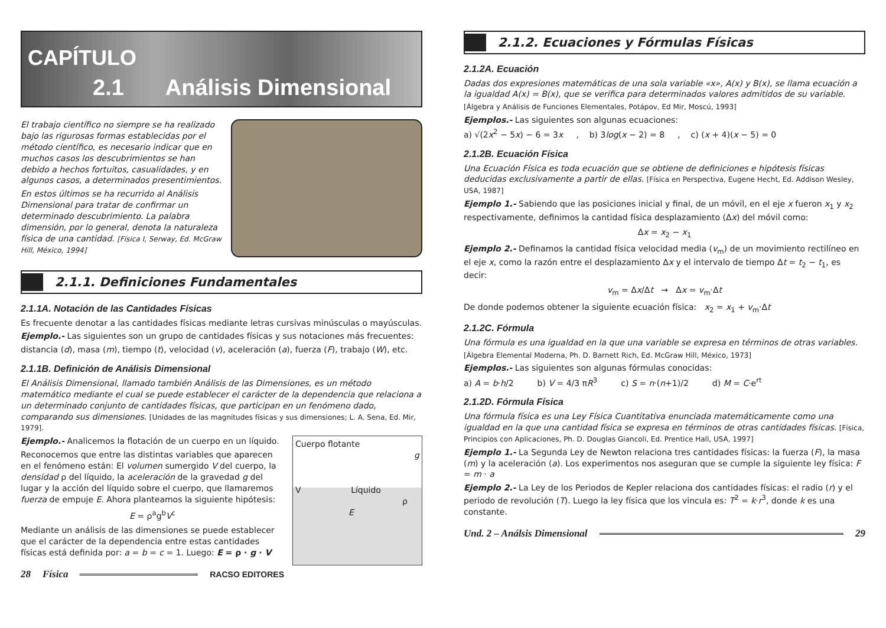CAPÍTULO
2.1 Análisis Dimensional
El trabajo científico no siempre se ha realizado bajo las rigurosas formas establecidas por el método científico, es necesario indicar que en muchos casos los descubrimientos se han debido a hechos fortuitos, casualidades, y en algunos casos, a determinados presentimientos.
En estos últimos se ha recurrido al Análisis Dimensional para tratar de confirmar un determinado descubrimiento. La palabra dimensión, por lo general, denota la naturaleza física de una cantidad. [Física I, Serway, Ed. McGraw Hill, México, 1994]
2.1.1. Definiciones Fundamentales
2.1.1A. Notación de las Cantidades Físicas
Es frecuente denotar a las cantidades físicas mediante letras cursivas minúsculas o mayúsculas.
Ejemplo.- Las siguientes son un grupo de cantidades físicas y sus notaciones más frecuentes:
distancia (d), masa (m), tiempo (t), velocidad (v), aceleración (a), fuerza (F), trabajo (W), etc.
2.1.1B. Definición de Análisis Dimensional
El Análisis Dimensional, llamado también Análisis de las Dimensiones, es un método matemático mediante el cual se puede establecer el carácter de la dependencia que relaciona a un determinado conjunto de cantidades físicas, que participan en un fenómeno dado, comparando sus dimensiones. [Unidades de las magnitudes físicas y sus dimensiones; L. A. Sena, Ed. Mir, 1979].
Cuerpo flotante
g
V Líquido
ρ
E
Ejemplo.- Analicemos la flotación de un cuerpo en un líquido.
Reconocemos que entre las distintas variables que aparecen en el fenómeno están: El volumen sumergido V del cuerpo, la densidad ρ del líquido, la aceleración de la gravedad g del lugar y la acción del líquido sobre el cuerpo, que llamaremos fuerza de empuje E. Ahora planteamos la siguiente hipótesis:
E = ρ<sup>a</sup>g<sup>b</sup>V<sup>c</sup>
Mediante un análisis de las dimensiones se puede establecer que el carácter de la dependencia entre estas cantidades físicas está definida por: a = b = c = 1. Luego: E = ρ · g · V
28 Física RACSO EDITORES
2.1.2. Ecuaciones y Fórmulas Físicas
2.1.2A. Ecuación
Dadas dos expresiones matemáticas de una sola variable «x», A(x) y B(x), se llama ecuación a la igualdad A(x) = B(x), que se verifica para determinados valores admitidos de su variable.
[Álgebra y Análisis de Funciones Elementales, Potápov, Ed Mir, Moscú, 1993]
Ejemplos.- Las siguientes son algunas ecuaciones:
a) √(2x<sup>2</sup> − 5x) − 6 = 3x , b) 3log(x − 2) = 8 , c) (x + 4)(x − 5) = 0
2.1.2B. Ecuación Física
Una Ecuación Física es toda ecuación que se obtiene de definiciones e hipótesis físicas deducidas exclusivamente a partir de ellas. [Física en Perspectiva, Eugene Hecht, Ed. Addison Wesley, USA, 1987]
Ejemplo 1.- Sabiendo que las posiciones inicial y final, de un móvil, en el eje x fueron x<sub>1</sub> y x<sub>2</sub> respectivamente, definimos la cantidad física desplazamiento (Δx) del móvil como:
Δx = x<sub>2</sub> − x<sub>1</sub>
Ejemplo 2.- Definamos la cantidad física velocidad media (v<sub>m</sub>) de un movimiento rectilíneo en el eje x, como la razón entre el desplazamiento Δx y el intervalo de tiempo Δt = t<sub>2</sub> − t<sub>1</sub>, es decir:
v<sub>m</sub> = Δx/Δt → Δx = v<sub>m</sub>·Δt
De donde podemos obtener la siguiente ecuación física: x<sub>2</sub> = x<sub>1</sub> + v<sub>m</sub>·Δt
2.1.2C. Fórmula
Una fórmula es una igualdad en la que una variable se expresa en términos de otras variables.
[Álgebra Elemental Moderna, Ph. D. Barnett Rich, Ed. McGraw Hill, México, 1973]
Ejemplos.- Las siguientes son algunas fórmulas conocidas:
a) A = b·h/2 b) V = 4/3 πR<sup>3</sup> c) S = n·(n+1)/2 d) M = C·e<sup>rt</sup>
2.1.2D. Fórmula Física
Una fórmula física es una Ley Física Cuantitativa enunciada matemáticamente como una igualdad en la que una cantidad física se expresa en términos de otras cantidades físicas. [Física, Principios con Aplicaciones, Ph. D. Douglas Giancoli, Ed. Prentice Hall, USA, 1997]
Ejemplo 1.- La Segunda Ley de Newton relaciona tres cantidades físicas: la fuerza (F), la masa (m) y la aceleración (a). Los experimentos nos aseguran que se cumple la siguiente ley física: F = m · a
Ejemplo 2.- La Ley de los Periodos de Kepler relaciona dos cantidades físicas: el radio (r) y el periodo de revolución (T). Luego la ley física que los vincula es: T<sup>2</sup> = k·r<sup>3</sup>, donde k es una constante.
Und. 2 – Análsis Dimensional 29